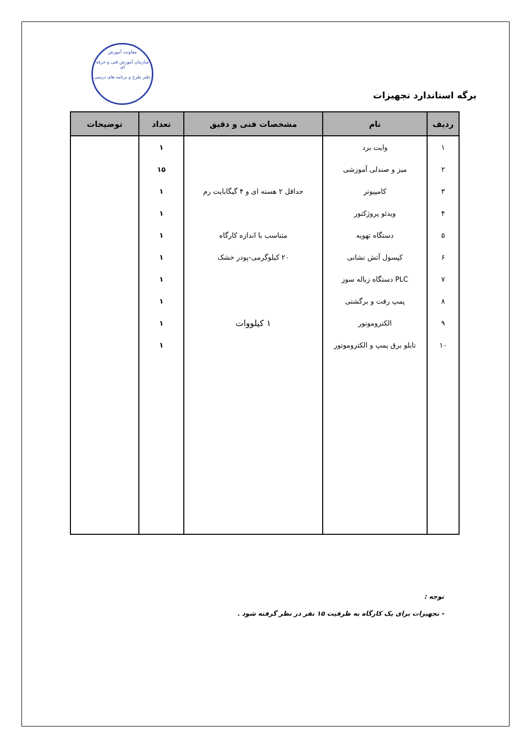معاونت آموزش
سازمان آموزش فنی و حرفه ای
دفتر طرح و برنامه های درسی
برگه استاندارد تجهیزات
| ردیف | نام | مشخصات فنی و دقیق | تعداد | توضیحات |
| --- | --- | --- | --- | --- |
| ۱ | وایت برد | | ۱ | |
| ۲ | میز و صندلی آموزشی | | ۱۵ | |
| ۳ | کامپیوتر | حداقل ۲ هسته ای و ۴ گیگابایت رم | ۱ | |
| ۴ | ویدئو پروژکتور | | ۱ | |
| ۵ | دستگاه تهویه | متناسب با اندازه کارگاه | ۱ | |
| ۶ | کپسول آتش نشانی | ۲۰ کیلوگرمی-پودر خشک | ۱ | |
| ۷ | PLC دستگاه زباله سوز | | ۱ | |
| ۸ | پمپ رفت و برگشتی | | ۱ | |
| ۹ | الکتروموتور | ۱ کیلووات | ۱ | |
| ۱۰ | تابلو برق پمپ و الکتروموتور | | ۱ | |
توجه :
- تجهیزات برای یک کارگاه به ظرفیت ۱۵ نفر در نظر گرفته شود .